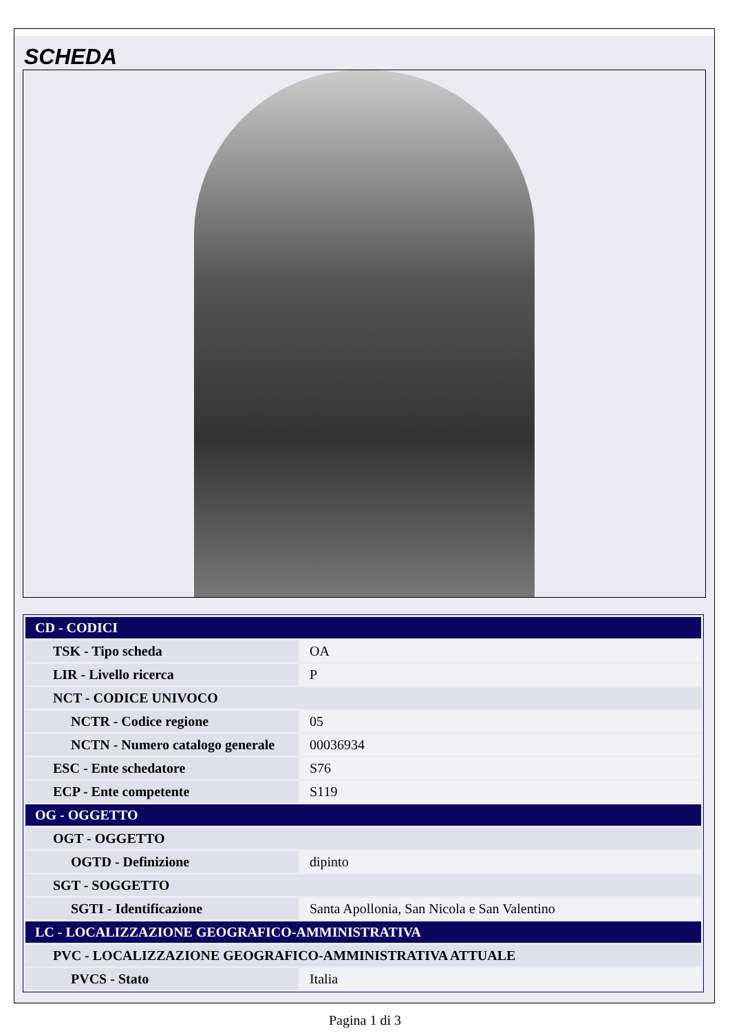SCHEDA
| CD - CODICI | |
| TSK - Tipo scheda | OA |
| LIR - Livello ricerca | P |
| NCT - CODICE UNIVOCO | |
| NCTR - Codice regione | 05 |
| NCTN - Numero catalogo generale | 00036934 |
| ESC - Ente schedatore | S76 |
| ECP - Ente competente | S119 |
| OG - OGGETTO | |
| OGT - OGGETTO | |
| OGTD - Definizione | dipinto |
| SGT - SOGGETTO | |
| SGTI - Identificazione | Santa Apollonia, San Nicola e San Valentino |
| LC - LOCALIZZAZIONE GEOGRAFICO-AMMINISTRATIVA | |
| PVC - LOCALIZZAZIONE GEOGRAFICO-AMMINISTRATIVA ATTUALE | |
| PVCS - Stato | Italia |
Pagina 1 di 3